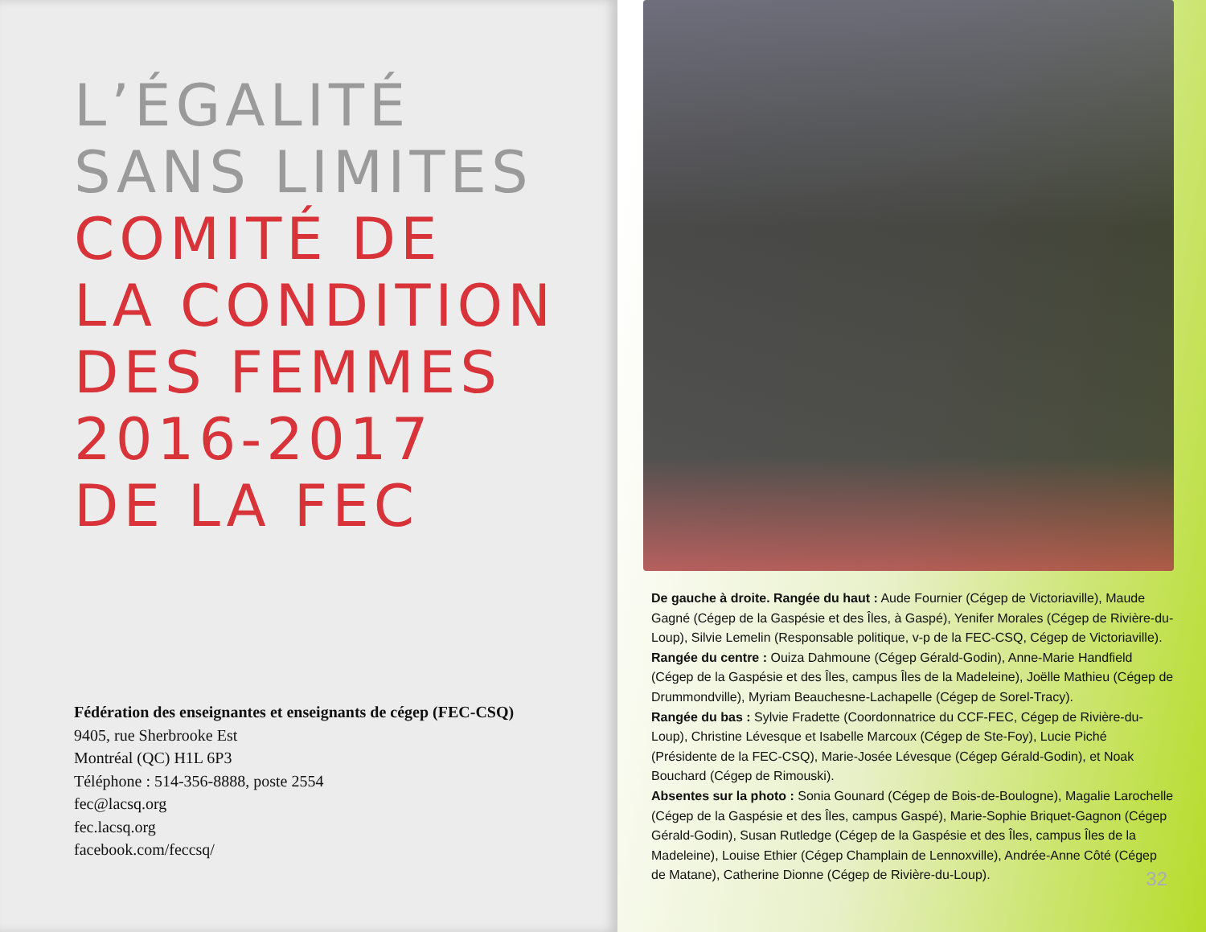L’ÉGALITÉ
SANS LIMITES
COMITÉ DE
LA CONDITION
DES FEMMES
2016-2017
DE LA FEC
Fédération des enseignantes et enseignants de cégep (FEC-CSQ)
9405, rue Sherbrooke Est
Montréal (QC) H1L 6P3
Téléphone : 514-356-8888, poste 2554
fec@lacsq.org
fec.lacsq.org
facebook.com/feccsq/
De gauche à droite. Rangée du haut : Aude Fournier (Cégep de Victoriaville), Maude Gagné (Cégep de la Gaspésie et des Îles, à Gaspé), Yenifer Morales (Cégep de Rivière-du-Loup), Silvie Lemelin (Responsable politique, v-p de la FEC-CSQ, Cégep de Victoriaville).
Rangée du centre : Ouiza Dahmoune (Cégep Gérald-Godin), Anne-Marie Handfield (Cégep de la Gaspésie et des Îles, campus Îles de la Madeleine), Joëlle Mathieu (Cégep de Drummondville), Myriam Beauchesne-Lachapelle (Cégep de Sorel-Tracy).
Rangée du bas : Sylvie Fradette (Coordonnatrice du CCF-FEC, Cégep de Rivière-du-Loup), Christine Lévesque et Isabelle Marcoux (Cégep de Ste-Foy), Lucie Piché (Présidente de la FEC-CSQ), Marie-Josée Lévesque (Cégep Gérald-Godin), et Noak Bouchard (Cégep de Rimouski).
Absentes sur la photo : Sonia Gounard (Cégep de Bois-de-Boulogne), Magalie Larochelle (Cégep de la Gaspésie et des Îles, campus Gaspé), Marie-Sophie Briquet-Gagnon (Cégep Gérald-Godin), Susan Rutledge (Cégep de la Gaspésie et des Îles, campus Îles de la Madeleine), Louise Ethier (Cégep Champlain de Lennoxville), Andrée-Anne Côté (Cégep de Matane), Catherine Dionne (Cégep de Rivière-du-Loup).
32